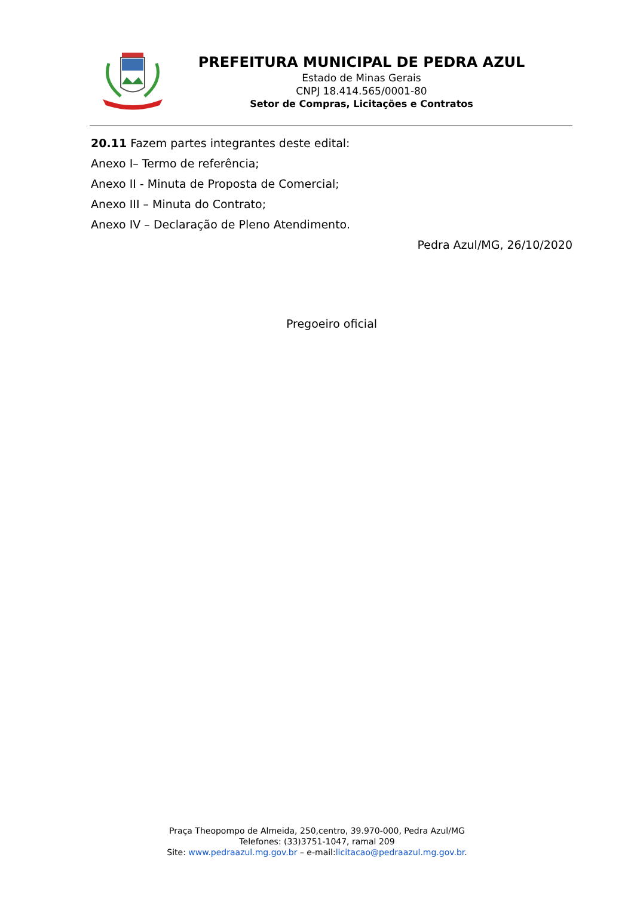PREFEITURA MUNICIPAL DE PEDRA AZUL
Estado de Minas Gerais
CNPJ 18.414.565/0001-80
Setor de Compras, Licitações e Contratos
20.11 Fazem partes integrantes deste edital:
Anexo I– Termo de referência;
Anexo II - Minuta de Proposta de Comercial;
Anexo III – Minuta do Contrato;
Anexo IV – Declaração de Pleno Atendimento.
Pedra Azul/MG, 26/10/2020
Pregoeiro oficial
Praça Theopompo de Almeida, 250,centro, 39.970-000, Pedra Azul/MG
Telefones: (33)3751-1047, ramal 209
Site: www.pedraazul.mg.gov.br – e-mail:licitacao@pedraazul.mg.gov.br.